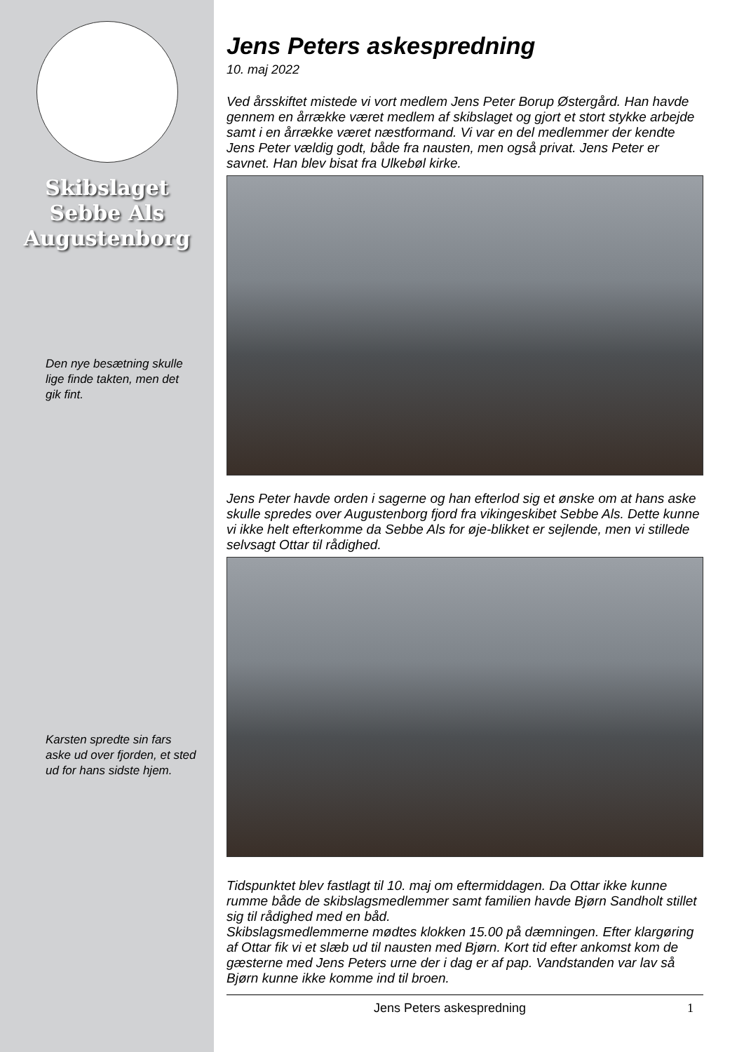Skibslaget
Sebbe Als
Augustenborg
Den nye besætning skulle lige finde takten, men det gik fint.
Karsten spredte sin fars aske ud over fjorden, et sted ud for hans sidste hjem.
Jens Peters askespredning
10. maj 2022
Ved årsskiftet mistede vi vort medlem Jens Peter Borup Østergård. Han havde gennem en årrække været medlem af skibslaget og gjort et stort stykke arbejde samt i en årrække været næstformand. Vi var en del medlemmer der kendte Jens Peter vældig godt, både fra nausten, men også privat. Jens Peter er savnet. Han blev bisat fra Ulkebøl kirke.
Jens Peter havde orden i sagerne og han efterlod sig et ønske om at hans aske skulle spredes over Augustenborg fjord fra vikingeskibet Sebbe Als. Dette kunne vi ikke helt efterkomme da Sebbe Als for øje-blikket er sejlende, men vi stillede selvsagt Ottar til rådighed.
Tidspunktet blev fastlagt til 10. maj om eftermiddagen. Da Ottar ikke kunne rumme både de skibslagsmedlemmer samt familien havde Bjørn Sandholt stillet sig til rådighed med en båd.
Skibslagsmedlemmerne mødtes klokken 15.00 på dæmningen. Efter klargøring af Ottar fik vi et slæb ud til nausten med Bjørn. Kort tid efter ankomst kom de gæsterne med Jens Peters urne der i dag er af pap. Vandstanden var lav så Bjørn kunne ikke komme ind til broen.
Jens Peters askespredning 1